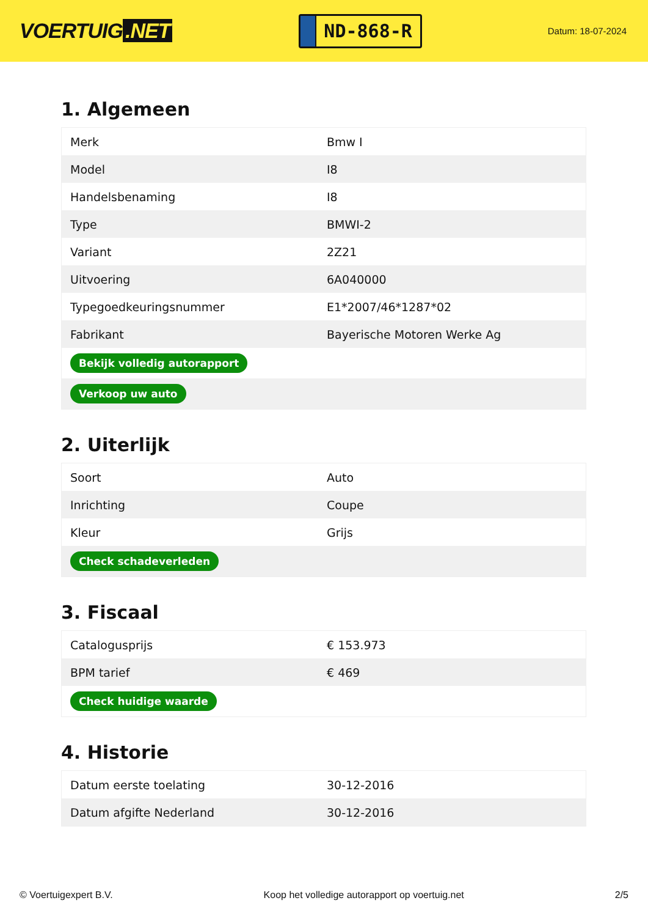VOERTUIG.NET
ND-868-R
Datum: 18-07-2024
1. Algemeen
| Merk | Bmw I |
| Model | I8 |
| Handelsbenaming | I8 |
| Type | BMWI-2 |
| Variant | 2Z21 |
| Uitvoering | 6A040000 |
| Typegoedkeuringsnummer | E1*2007/46*1287*02 |
| Fabrikant | Bayerische Motoren Werke Ag |
| Bekijk volledig autorapport | |
| Verkoop uw auto | |
2. Uiterlijk
| Soort | Auto |
| Inrichting | Coupe |
| Kleur | Grijs |
| Check schadeverleden | |
3. Fiscaal
| Catalogusprijs | € 153.973 |
| BPM tarief | € 469 |
| Check huidige waarde | |
4. Historie
| Datum eerste toelating | 30-12-2016 |
| Datum afgifte Nederland | 30-12-2016 |
© Voertuigexpert B.V. Koop het volledige autorapport op voertuig.net 2/5